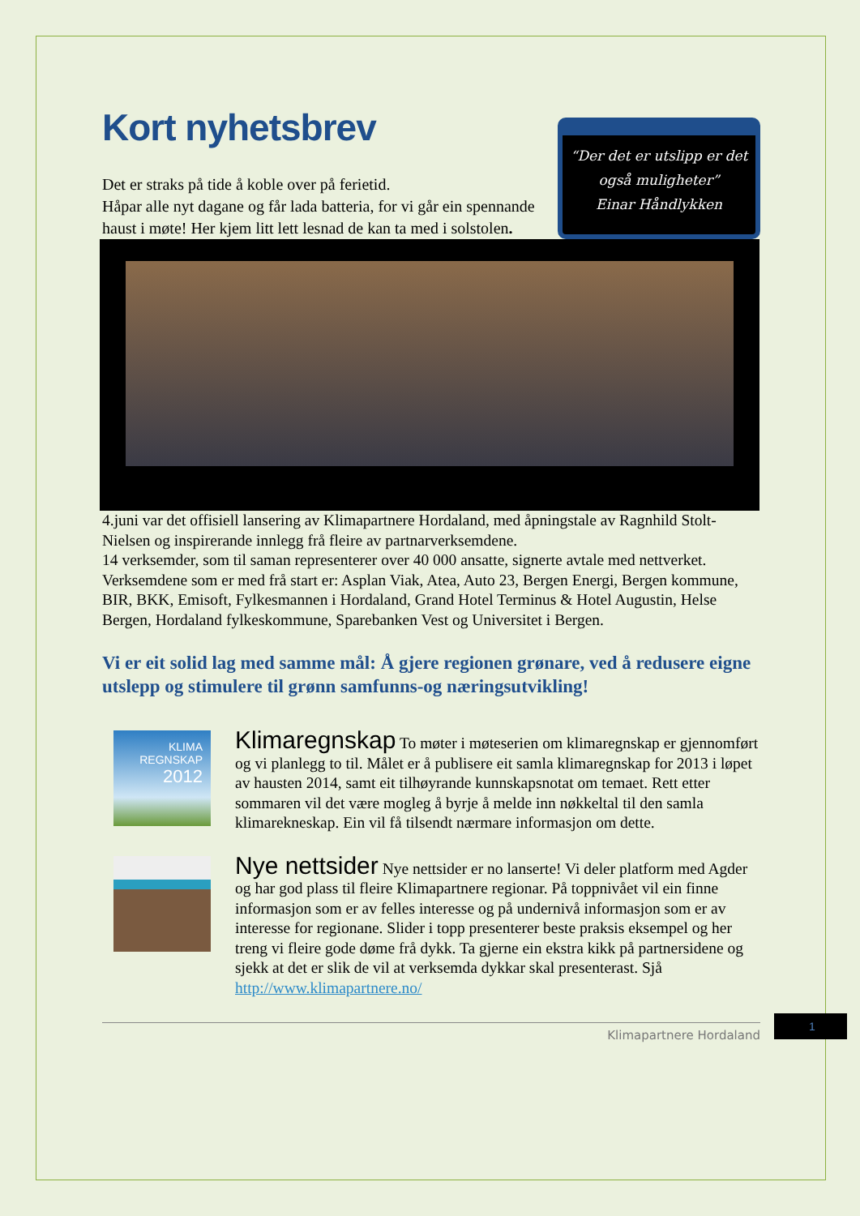Kort nyhetsbrev
Det er straks på tide å koble over på ferietid.
Håpar alle nyt dagane og får lada batteria, for vi går ein spennande haust i møte! Her kjem litt lett lesnad de kan ta med i solstolen.
“Der det er utslipp er det også muligheter”
Einar Håndlykken
4.juni var det offisiell lansering av Klimapartnere Hordaland, med åpningstale av Ragnhild Stolt-Nielsen og inspirerande innlegg frå fleire av partnarverksemdene.
14 verksemder, som til saman representerer over 40 000 ansatte, signerte avtale med nettverket. Verksemdene som er med frå start er: Asplan Viak, Atea, Auto 23, Bergen Energi, Bergen kommune, BIR, BKK, Emisoft, Fylkesmannen i Hordaland, Grand Hotel Terminus & Hotel Augustin, Helse Bergen, Hordaland fylkeskommune, Sparebanken Vest og Universitet i Bergen.
Vi er eit solid lag med samme mål: Å gjere regionen grønare, ved å redusere eigne utslepp og stimulere til grønn samfunns-og næringsutvikling!
KLIMA
REGNSKAP
2012
Klimaregnskap To møter i møteserien om klimaregnskap er gjennomført og vi planlegg to til. Målet er å publisere eit samla klimaregnskap for 2013 i løpet av hausten 2014, samt eit tilhøyrande kunnskapsnotat om temaet. Rett etter sommaren vil det være mogleg å byrje å melde inn nøkkeltal til den samla klimarekneskap. Ein vil få tilsendt nærmare informasjon om dette.
Nye nettsider Nye nettsider er no lanserte! Vi deler platform med Agder og har god plass til fleire Klimapartnere regionar. På toppnivået vil ein finne informasjon som er av felles interesse og på undernivå informasjon som er av interesse for regionane. Slider i topp presenterer beste praksis eksempel og her treng vi fleire gode døme frå dykk. Ta gjerne ein ekstra kikk på partnersidene og sjekk at det er slik de vil at verksemda dykkar skal presenterast. Sjå http://www.klimapartnere.no/
Klimapartnere Hordaland
1